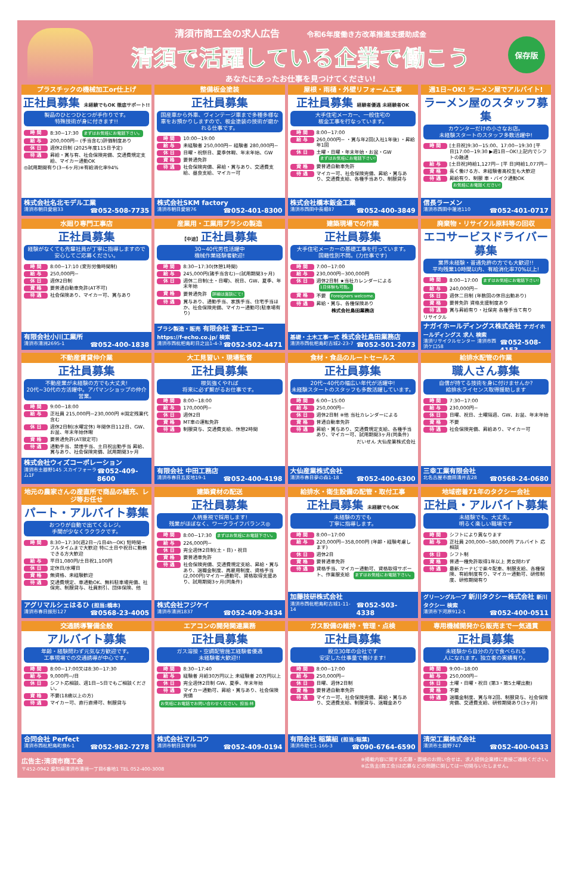清須市商工会の求人広告 令和6年度働き方改革推進支援助成金
清須で活躍している企業で働こう
あなたにあったお仕事を見つけてください!
保存版
プラスチックの機械加工or仕上げ
正社員募集 未経験でもOK 徹底サポート!!
製品のひとつひとつが手作りです。
特殊技術が身に付きます!!
時 間 8:30~17:30 まずはお気軽にお電話下さい。
給 与 200,000円~ (手当含む)評価制度あり
休 日 週休2日制 (2025年度115日予定)
待 遇 昇給・賞与有、社会保険完備、交通費規定支給、マイカー通勤OK
◎試用期間有り(3~6ヶ月)※有給消化率94%
株式会社名北モデル工業
清須市朝日愛宕33 ☎052-508-7735
整備板金塗装
正社員募集
国産車から外車、ヴィンテージ車まで多種多様な車をお預かりしますので、板金塗装の技術が磨かれる仕事です。
時 間 10:00~19:00
給 与 未経験者 250,000円~ 経験者 280,000円~
休 日 日曜・祝祭日、夏季休暇、年末年始、GW
資 格 要普通免許
待 遇 社会保険完備、昇給・賞与あり、交通費支給、昼食支給、マイカー可
株式会社SKM factory
清須市朝日愛宕76 ☎052-401-8300
屋根・雨樋・外壁リフォーム工事
正社員募集 経験者優遇 未経験者OK
大手住宅メーカー、一般住宅の
板金工事を行なっています。
時 間 8:00~17:00
給 与 260,000円~ ・賞与年2回(入社1年後) ・昇給年1回
休 日 土曜・日曜・年末年始・お盆・GW まずはお気軽にお電話下さい!
資 格 要普通自動車免許
待 遇 マイカー可、社会保険完備、昇給・賞与あり、交通費支給、各種手当あり、制服貸与
株式会社橋本鈑金工業
清須市西田中長堀87 ☎052-400-3849
週1日~OK! ラーメン屋でアルバイト!
ラーメン屋のスタッフ募集
カウンターだけの小さなお店。
未経験スタートのスタッフ多数活躍中!
時 間 [土日祝]9:30~15:00、17:00~19:30 [平 日]17:00~19:30 ▶週1日~OK!上記内でシフトの融通
給 与 [土日祝]時給1,127円~ [平 日]時給1,077円~
資 格 長く働ける方、未経験者高校生も大歓迎
待 遇 昇給有り、制服 車・バイク通勤OK お気軽にお電話ください!
信長ラーメン
清須市西田中蓮池110 ☎052-401-0717
水廻り専門工事店
正社員募集
経験がなくても先輩社員が丁寧に指導しますので安心してご応募ください。
時 間 8:00~17:10 (変形労働時間制)
給 与 250,000円~
休 日 週休2日制
資 格 要普通自動車免許(AT不可)
待 遇 社会保険あり、マイカー可、賞与あり
有限会社小川工業所
清須市清洲2695-1 ☎052-400-1838
産業用・工業用ブラシの製造
【中途】正社員募集
30~40代男性活躍中
機械作業経験者歓迎!
時 間 8:30~17:30(休憩1時間)
給 与 245,000円(諸手当含む)~(試用期間3ヶ月)
休 日 週休二日制(土・日曜)、祝日、GW、夏季、年末年始
資 格 要普通免許 詳細は面談にて!
待 遇 賞与あり、通勤手当、家族手当、住宅手当ほか、社会保険完備、マイカー通勤可(駐車場有り)
ブラシ製造・販売 有限会社 富士エコー https://f-echo.co.jp/ 検索
清須市西枇杷島町日之出1-4-3 ☎052-502-4471
建築現場での作業
正社員募集
大手住宅メーカーの基礎工事を行っています。
国籍性別不問。(力仕事です)
時 間 7:00~17:00
給 与 230,000円~300,000円
休 日 週休2日制 ★当社カレンダーによる 1日体験も可能。
資 格 不要 Foreigners welcome.
待 遇 昇給・賞与、各種保険あり
株式会社島田業務店
基礎・土木工事一式 株式会社島田業務店
清須市西枇杷島町古城2-23-7 ☎052-501-2073
廃棄物・リサイクル原料等の回収
エコサービスドライバー募集
業界未経験・普通免許の方でも大歓迎!!
平均残業10時間以内、有給消化率70%以上!
時 間 8:00~17:00 まずはお気軽にお電話下さい!
給 与 240,000円~
休 日 週休二日制 (年数回の休日出勤あり)
資 格 要普免許 資格支援制度あり
待 遇 賞与昇給有り・社保完 各種手当て有り
リサイクル
ナガイホールディングス株式会社 ナガイホールディングス 求人 検索
清須リサイクルセンター 清須市西須ケ口58 ☎052-508-4153
不動産賃貸仲介業
正社員募集
不動産業が未経験の方でも大丈夫!
20代~30代の方活躍中。アパマンショップの仲介営業。
時 間 9:00~18:00
給 与 正社員 215,000円~230,000円 ※固定残業代含む
休 日 週休2日制(水曜定休) 年間休日112日、GW、お盆、年末年始休暇
資 格 要普通免許(AT限定可)
待 遇 通勤手当、禁煙手当、土日祝出勤手当 昇給、賞与あり、社会保険完備、試用期間3ヶ月
株式会社ウィズコーポレーション
清須市土器野145 スカイフォーラム1F ☎052-409-8600
大工見習い・現場監督
正社員募集
根気強くやれば
将来に必ず繋がるお仕事です。
時 間 8:00~18:00
給 与 170,000円~
休 日 週休2日
資 格 MT車の運転免許
待 遇 制服貸与、交通費支給、休憩2時間
有限会社 中田工務店
清須市春日五反地19-1 ☎052-400-4198
食材・食品のルートセールス
正社員募集
20代~40代の幅広い年代が活躍中!
未経験スタートのスタッフも多数活躍しています。
時 間 6:00~15:00
給 与 250,000円~
休 日 週休2日制 ※他 当社カレンダーによる
資 格 普通自動車免許
待 遇 昇給・賞与あり、交通費規定支給、各種手当あり、マイカー可、試用期間3ヶ月(同条件)
だいせん 大仙産業株式会社
大仙産業株式会社
清須市春日夢の森1-18 ☎052-400-6300
給排水配管の作業
職人さん募集
自信が持てる技術を身に付けませんか?
給排水ライセンス取得援助します
時 間 7:30~17:00
給 与 230,000円~
休 日 日曜、祝日、土曜隔週、GW、お盆、年末年始
資 格 不要
待 遇 社会保険完備、昇給あり、マイカー可
三幸工業有限会社
北名古屋市鹿田清井吉28 ☎0568-24-0680
地元の農家さんの産直所で商品の補充、レジ等お任せ
パート・アルバイト募集
おつりが自動で出てくるレジ。
手間が少なくラクラクです。
時 間 8:30~17:30(週2日~/1日4h~OK) 短時間~フルタイムまで大歓迎 特に土日や祝日に勤務できる方大歓迎
給 与 平日1,080円/土日祝1,100円
休 日 定休日/水曜日
資 格 無資格、未経験歓迎
待 遇 交通費規定、車通勤OK、無料駐車場完備、社保完、制服貸与、社員割引、団体保険、他
アグリマルシェはるひ (担当:橋本)
清須市春日振形127 ☎0568-23-4005
建築資材の配送
正社員募集
人柄重視で採用します!
残業がほぼなく、ワークライフバランス◎
時 間 8:00~17:30 まずはお気軽にお電話下さい。
給 与 226,000円~
休 日 完全週休2日制(土・日)・祝日
資 格 要普通車免許
待 遇 社会保険完備、交通費規定支給、昇給・賞与あり、退職金制度、再雇用制度、資格手当(2,000円)マイカー通勤可、資格取得支援あり、試用期間3ヶ月(同条件)
株式会社フジケイ
清須市清洲1837 ☎052-409-3434
給排水・衛生設備の配管・取付工事
正社員募集 未経験でもOK
未経験の方でも
丁寧に指導します。
時 間 8:00~17:00
給 与 220,000円~358,000円 (年齢・経験考慮します)
休 日 週休2日
資 格 要普通車免許
待 遇 資格手当、マイカー通勤可、資格取得サポート、作業服支給 まずはお気軽にお電話下さい。
加藤技研株式会社
清須市西枇杷島町古城1-11-14 ☎052-503-4338
地域密着71年のタクシー会社
正社員・アルバイト募集
未経験でも、大丈夫。
明るく楽しい職場です
時 間 シフトにより異なります
給 与 正社員 200,000~580,000円 アルバイト 応相談
休 日 シフト制
資 格 普通一種免許取得1年以上 男女問わず
待 遇 最新カーナビで楽々配車、制服支給、各種保険、有給制度有り、マイカー通勤可、研修制度、研修期間有り
グリーングループ 新川タクシー株式会社 新川タクシー 検索
清須市下河原912-1 ☎052-400-0511
交通誘導警備全般
アルバイト募集
年齢・経験問わず元気な方歓迎です。
工事現場での交通誘導が中心です。
時 間 8:00~17:00又は8:30~17:30
給 与 9,000円~/日
休 日 シフト応相談、週1日~5日でもご相談ください。
資 格 不要(18歳以上の方)
待 遇 マイカー可、直行直帰可、制服貸与
合同会社 Perfect
清須市西枇杷島町泉6-1 ☎052-982-7278
エアコンの開発関連業務
正社員募集
ガス溶接・空調配管施工経験者優遇
未経験者大歓迎!!
時 間 8:30~17:40
給 与 経験者 月給30万円以上 未経験者 20万円以上
休 日 完全週休2日制 GW、夏季、年末年始
待 遇 マイカー通勤可、昇給・賞与あり、社会保険完備
お気軽にお電話でお問い合わせください。担当:林
株式会社マルコウ
清須市朝日貝塚98 ☎052-409-0194
ガス設備の維持・管理・点検
正社員募集
設立30年の会社です
安定した仕事量で働けます!
時 間 8:00~17:00
給 与 250,000円~
休 日 日曜、週休2日制
資 格 要普通自動車免許
待 遇 マイカー可、社会保険完備、昇給・賞与あり、交通費支給、制服貸与、退職金あり
有限会社 稲葉組 (担当:稲葉)
清須市助七1-166-3 ☎090-6764-6590
専用機械開発から販売まで一気通貫
正社員募集
未経験から自分の力で食べられる
人になれます。独立者の実績有り。
時 間 9:00~18:00
給 与 250,000円~
休 日 土曜・日曜・祝日 (第3・第5土曜出勤)
資 格 不要
待 遇 退職金制度、賞与年2回、制服貸与、社会保険完備、交通費支給、研修期間あり(3ヶ月)
清栄工業株式会社
清須市土器野747 ☎052-400-0433
広告主:清須市商工会
〒452-0942 愛知県清須市清洲一丁目6番地1 TEL 052-400-3008
※掲載内容に関する応募・面接のお問い合せは、求人提供企業様に直接ご連絡ください。
※広告主(商工会)は応募などの問題に関しては一切関与いたしません。